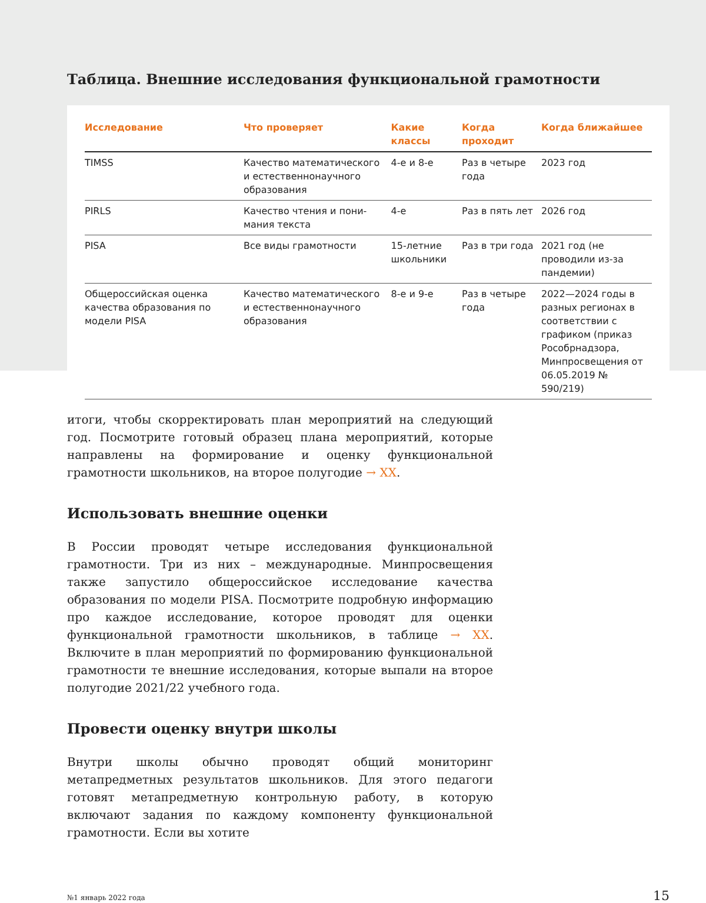Таблица. Внешние исследования функциональной грамотности
| Исследование | Что проверяет | Какие классы | Когда проходит | Когда ближайшее |
| --- | --- | --- | --- | --- |
| TIMSS | Качество математиче­ского и естественно­научного образования | 4-е и 8-е | Раз в четыре года | 2023 год |
| PIRLS | Качество чтения и пони­мания текста | 4-е | Раз в пять лет | 2026 год |
| PISA | Все виды грамотности | 15-летние школьники | Раз в три года | 2021 год (не проводили из-за пандемии) |
| Общероссийская оцен­ка качества образова­ния по модели PISA | Качество математиче­ского и естественно­научного образования | 8-е и 9-е | Раз в четыре года | 2022—2024 годы в разных регионах в соответствии с графиком (приказ Рособр­надзора, Минпросвещения от 06.05.2019 № 590/219) |
итоги, чтобы скорректировать план мероприятий на следующий год. Посмотрите готовый образец плана мероприятий, которые направлены на формирование и оценку функциональной грамотности школьников, на второе полугодие → XX.
Использовать внешние оценки
В России проводят четыре исследования функциональной грамотности. Три из них – международные. Минпросвещения также запустило общероссийское исследование качества образования по модели PISA. Посмотрите подробную информацию про каждое исследование, которое проводят для оценки функциональной грамотности школьников, в таблице → XX. Включите в план мероприятий по формированию функциональной грамотности те внешние исследования, которые выпали на второе полугодие 2021/22 учебного года.
Провести оценку внутри школы
Внутри школы обычно проводят общий мониторинг метапредметных результатов школьников. Для этого педагоги готовят метапредметную контрольную работу, в которую включают задания по каждому компоненту функциональной грамотности. Если вы хотите
№1 январь 2022 года 15